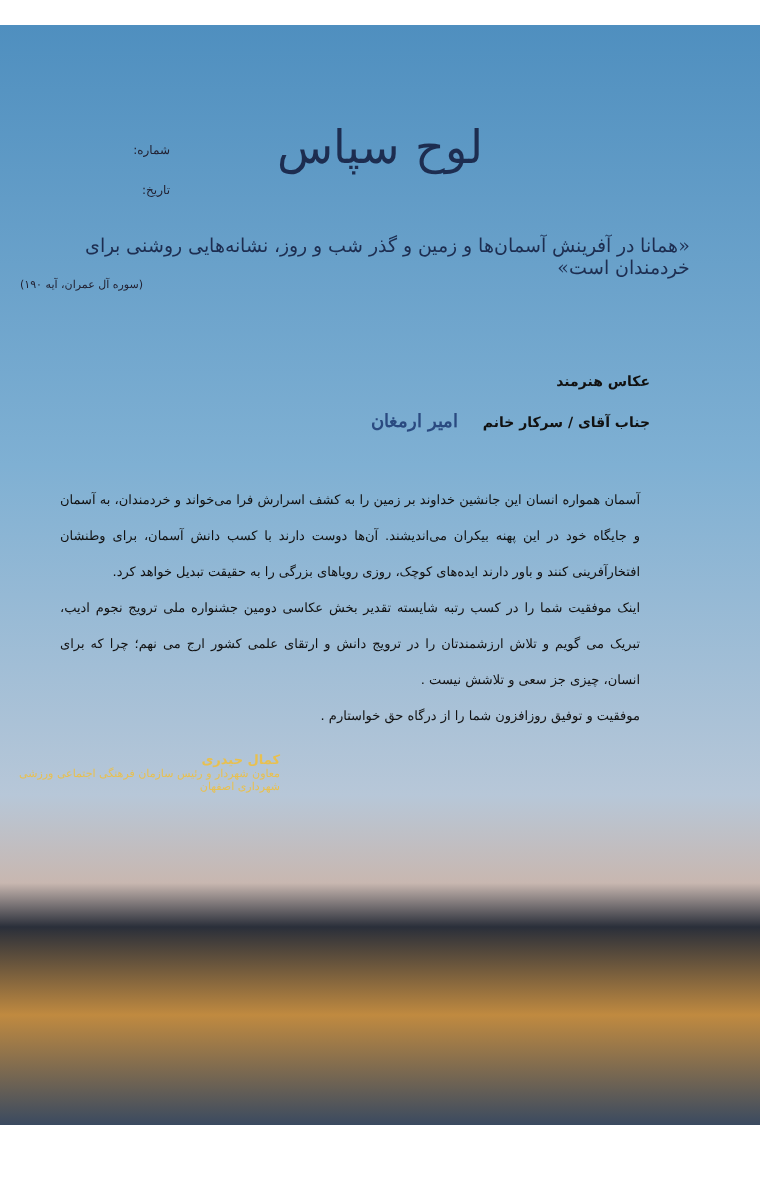شماره:
تاریخ:
لوح سپاس
«همانا در آفرینش آسمان‌ها و زمین و گذر شب و روز، نشانه‌هایی روشنی برای خردمندان است»
(سوره آل عمران، آیه ۱۹۰)
عکاس هنرمند
جناب آقای / سرکار خانم امیر ارمغان
آسمان همواره انسان این جانشین خداوند بر زمین را به کشف اسرارش فرا می‌خواند و خردمندان، به آسمان و جایگاه خود در این پهنه بیکران می‌اندیشند. آن‌ها دوست دارند با کسب دانش آسمان، برای وطنشان افتخارآفرینی کنند و باور دارند ایده‌های کوچک، روزی رویاهای بزرگی را به حقیقت تبدیل خواهد کرد.
اینک موفقیت شما را در کسب رتبه شایسته تقدیر بخش عکاسی دومین جشنواره ملی ترویج نجوم ادیب، تبریک می گویم و تلاش ارزشمندتان را در ترویج دانش و ارتقای علمی کشور ارج می نهم؛ چرا که برای انسان، چیزی جز سعی و تلاشش نیست .
موفقیت و توفیق روزافزون شما را از درگاه حق خواستارم .
کمال حیدری
معاون شهردار و رئیس سازمان فرهنگی اجتماعی ورزشی شهرداری اصفهان